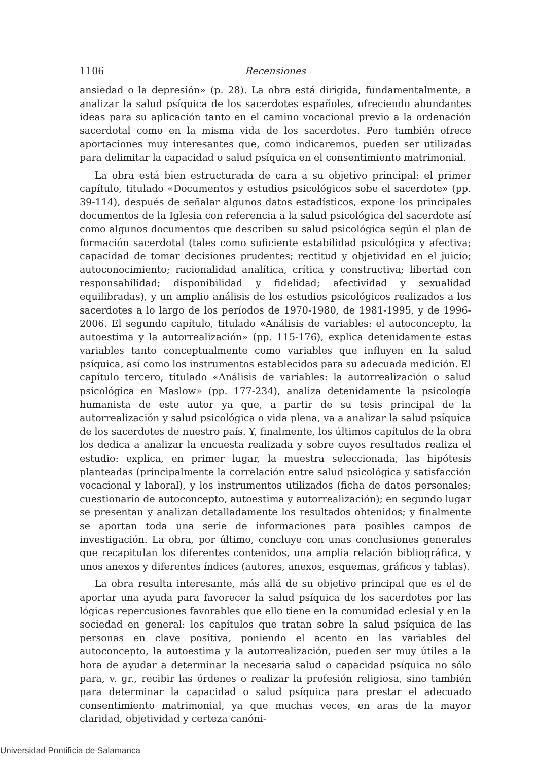1106 Recensiones
ansiedad o la depresión» (p. 28). La obra está dirigida, fundamentalmente, a analizar la salud psíquica de los sacerdotes españoles, ofreciendo abundantes ideas para su aplicación tanto en el camino vocacional previo a la ordenación sacerdotal como en la misma vida de los sacerdotes. Pero también ofrece aportaciones muy interesantes que, como indicaremos, pueden ser utilizadas para delimitar la capacidad o salud psíquica en el consentimiento matrimonial.
La obra está bien estructurada de cara a su objetivo principal: el primer capítulo, titulado «Documentos y estudios psicológicos sobe el sacerdote» (pp. 39-114), después de señalar algunos datos estadísticos, expone los principales documentos de la Iglesia con referencia a la salud psicológica del sacerdote así como algunos documentos que describen su salud psicológica según el plan de formación sacerdotal (tales como suficiente estabilidad psicológica y afectiva; capacidad de tomar decisiones prudentes; rectitud y objetividad en el juicio; autoconocimiento; racionalidad analítica, crítica y constructiva; libertad con responsabilidad; disponibilidad y fidelidad; afectividad y sexualidad equilibradas), y un amplio análisis de los estudios psicológicos realizados a los sacerdotes a lo largo de los períodos de 1970-1980, de 1981-1995, y de 1996-2006. El segundo capítulo, titulado «Análisis de variables: el autoconcepto, la autoestima y la autorrealización» (pp. 115-176), explica detenidamente estas variables tanto conceptualmente como variables que influyen en la salud psíquica, así como los instrumentos establecidos para su adecuada medición. El capítulo tercero, titulado «Análisis de variables: la autorrealización o salud psicológica en Maslow» (pp. 177-234), analiza detenidamente la psicología humanista de este autor ya que, a partir de su tesis principal de la autorrealización y salud psicológica o vida plena, va a analizar la salud psíquica de los sacerdotes de nuestro país. Y, finalmente, los últimos capítulos de la obra los dedica a analizar la encuesta realizada y sobre cuyos resultados realiza el estudio: explica, en primer lugar, la muestra seleccionada, las hipótesis planteadas (principalmente la correlación entre salud psicológica y satisfacción vocacional y laboral), y los instrumentos utilizados (ficha de datos personales; cuestionario de autoconcepto, autoestima y autorrealización); en segundo lugar se presentan y analizan detalladamente los resultados obtenidos; y finalmente se aportan toda una serie de informaciones para posibles campos de investigación. La obra, por último, concluye con unas conclusiones generales que recapitulan los diferentes contenidos, una amplia relación bibliográfica, y unos anexos y diferentes índices (autores, anexos, esquemas, gráficos y tablas).
La obra resulta interesante, más allá de su objetivo principal que es el de aportar una ayuda para favorecer la salud psíquica de los sacerdotes por las lógicas repercusiones favorables que ello tiene en la comunidad eclesial y en la sociedad en general: los capítulos que tratan sobre la salud psíquica de las personas en clave positiva, poniendo el acento en las variables del autoconcepto, la autoestima y la autorrealización, pueden ser muy útiles a la hora de ayudar a determinar la necesaria salud o capacidad psíquica no sólo para, v. gr., recibir las órdenes o realizar la profesión religiosa, sino también para determinar la capacidad o salud psíquica para prestar el adecuado consentimiento matrimonial, ya que muchas veces, en aras de la mayor claridad, objetividad y certeza canóni-
Universidad Pontificia de Salamanca